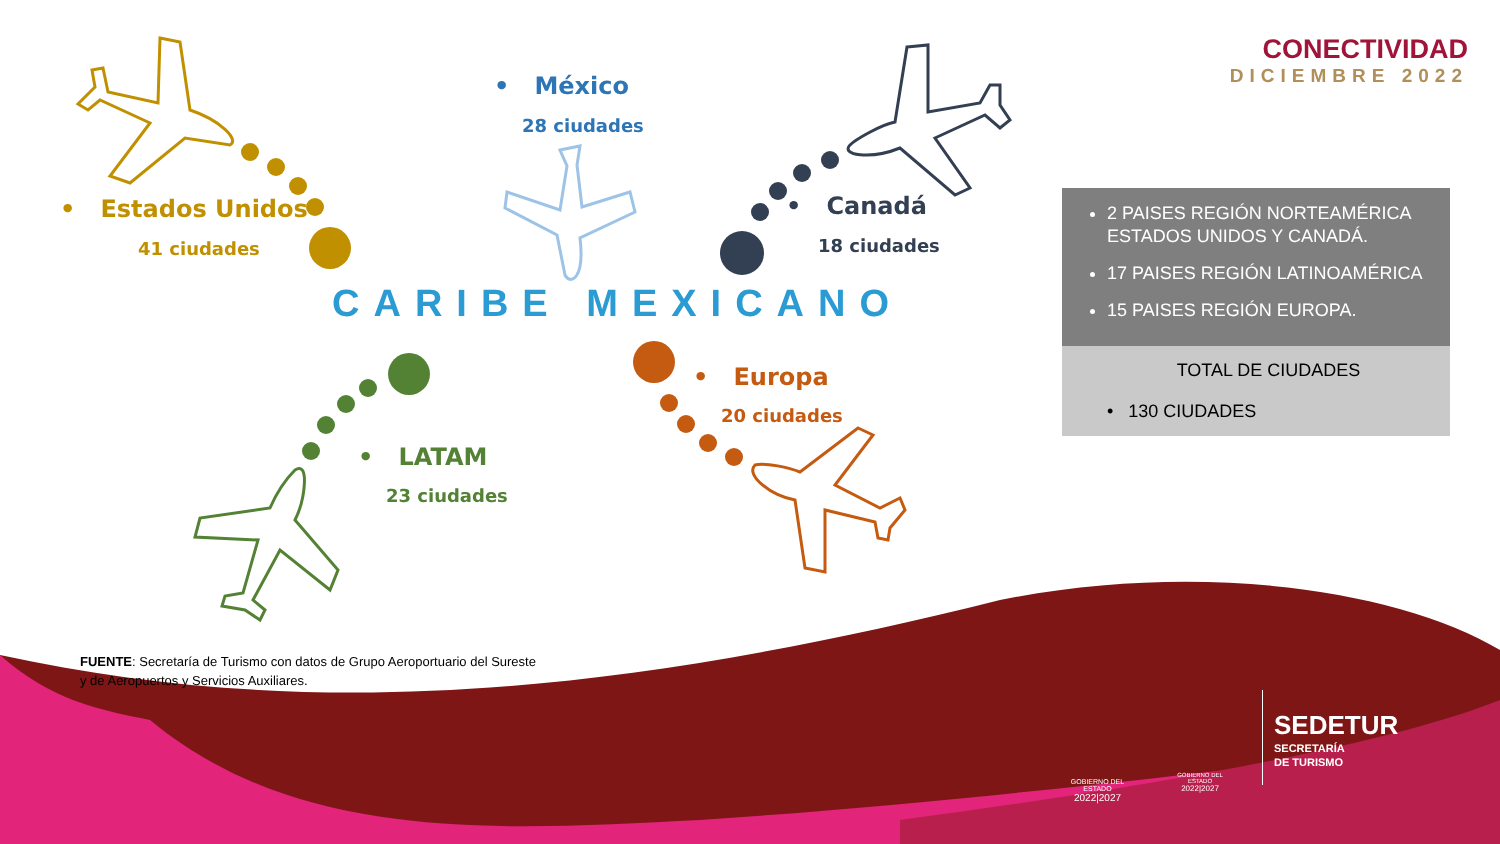CONECTIVIDAD
DICIEMBRE 2022
• México
28 ciudades
• Estados Unidos
41 ciudades
• Canadá
18 ciudades
CARIBE MEXICANO
• Europa
20 ciudades
• LATAM
23 ciudades
2 PAISES REGIÓN NORTEAMÉRICA ESTADOS UNIDOS Y CANADÁ.
17 PAISES REGIÓN LATINOAMÉRICA
15 PAISES REGIÓN EUROPA.
TOTAL DE CIUDADES
• 130 CIUDADES
FUENTE: Secretaría de Turismo con datos de Grupo Aeroportuario del Sureste y de Aeropuertos y Servicios Auxiliares.
GOBIERNO DEL ESTADO
2022|2027
GOBIERNO DEL ESTADO
2022|2027
SEDETUR
SECRETARÍA
DE TURISMO